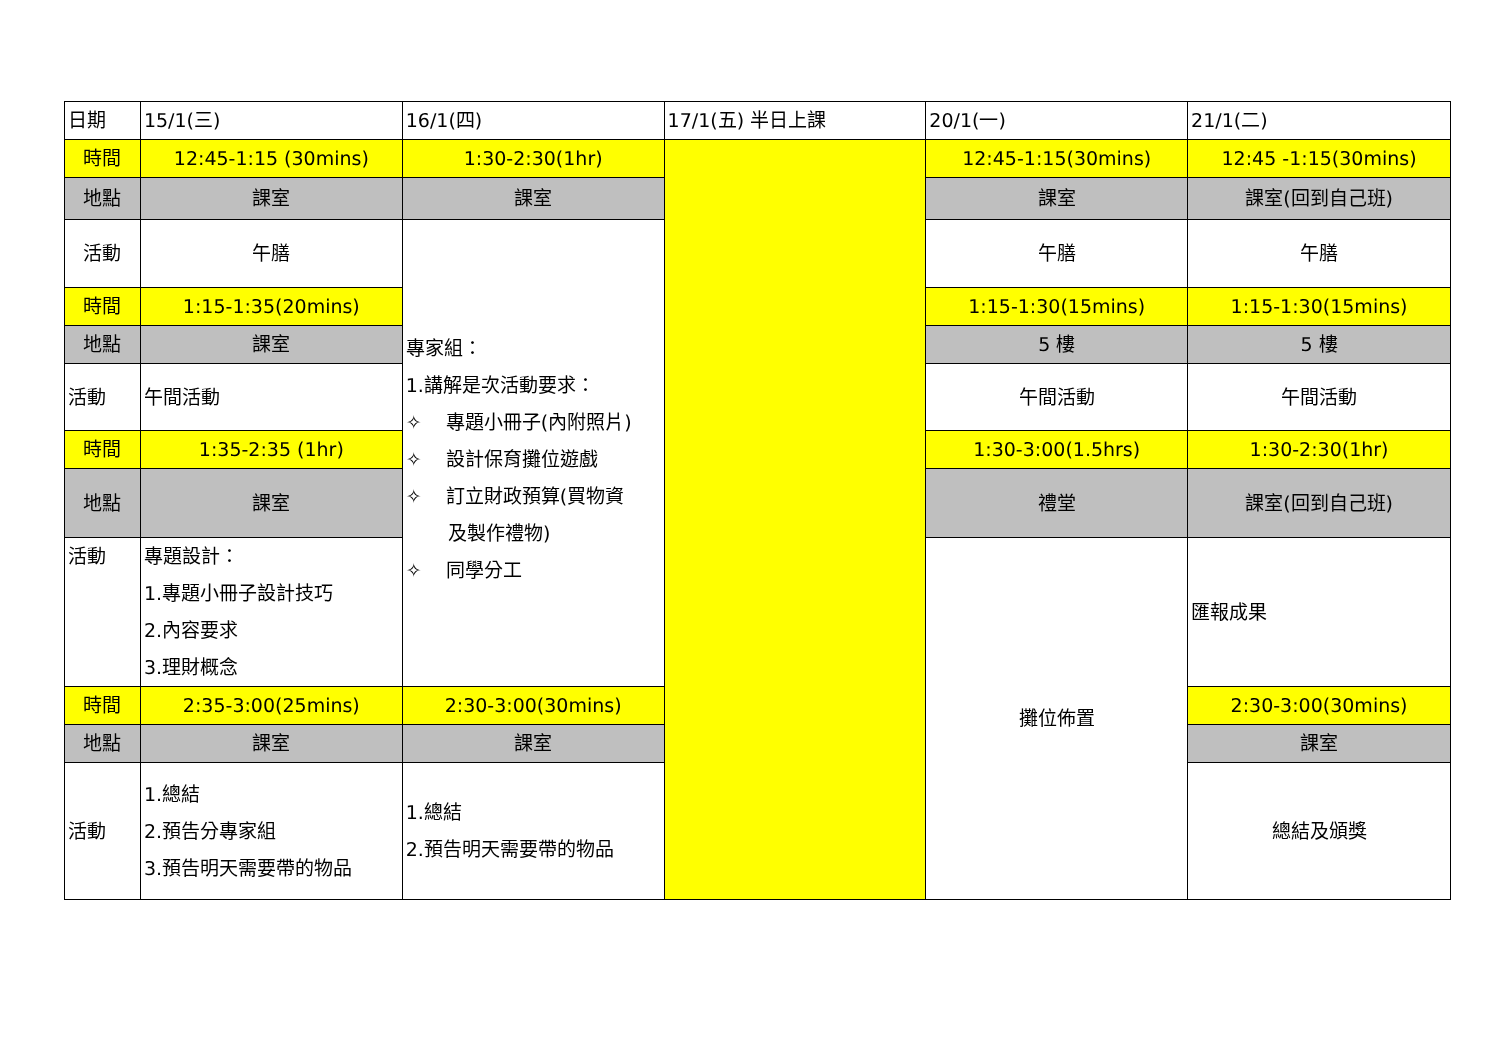| 日期 | 15/1(三) | 16/1(四) | 17/1(五) 半日上課 | 20/1(一) | 21/1(二) |
| 時間 | 12:45-1:15 (30mins) | 1:30-2:30(1hr) | | 12:45-1:15(30mins) | 12:45 -1:15(30mins) |
| 地點 | 課室 | 課室 | | 課室 | 課室(回到自己班) |
| 活動 | 午膳 | 專家組： 1.講解是次活動要求： ✧ 專題小冊子(內附照片) ✧ 設計保育攤位遊戲 ✧ 訂立財政預算(買物資 及製作禮物) ✧ 同學分工 | | 午膳 | 午膳 |
| 時間 | 1:15-1:35(20mins) | | | 1:15-1:30(15mins) | 1:15-1:30(15mins) |
| 地點 | 課室 | | | 5 樓 | 5 樓 |
| 活動 | 午間活動 | | | 午間活動 | 午間活動 |
| 時間 | 1:35-2:35 (1hr) | | | 1:30-3:00(1.5hrs) | 1:30-2:30(1hr) |
| 地點 | 課室 | | | 禮堂 | 課室(回到自己班) |
| 活動 | 專題設計： 1.專題小冊子設計技巧 2.內容要求 3.理財概念 | | | 攤位佈置 | 匯報成果 |
| 時間 | 2:35-3:00(25mins) | 2:30-3:00(30mins) | | | 2:30-3:00(30mins) |
| 地點 | 課室 | 課室 | | | 課室 |
| 活動 | 1.總結 2.預告分專家組 3.預告明天需要帶的物品 | 1.總結 2.預告明天需要帶的物品 | | | 總結及頒獎 |